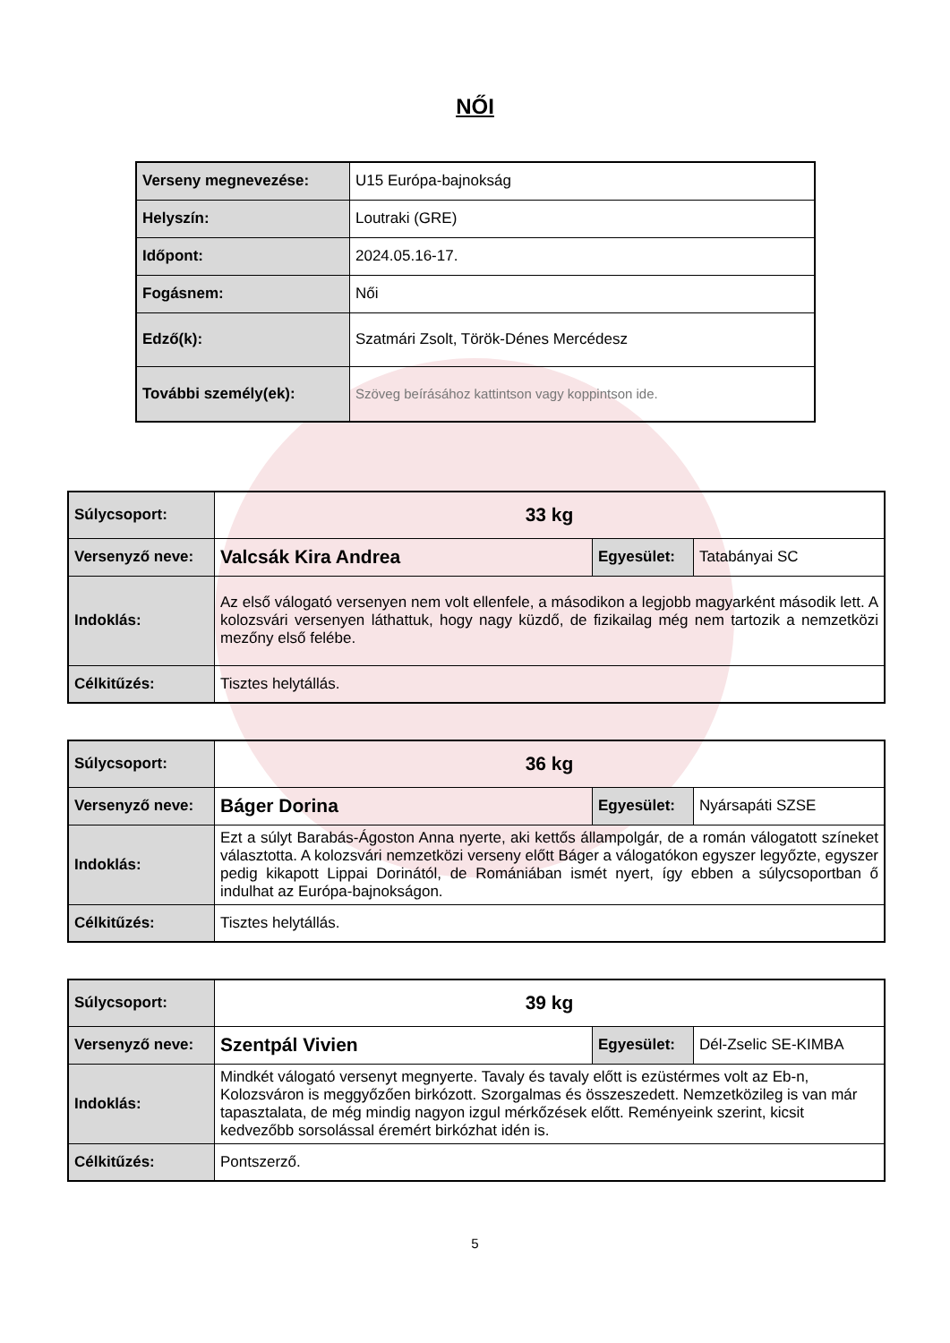NŐI
| Verseny megnevezése: | U15 Európa-bajnokság |
| Helyszín: | Loutraki (GRE) |
| Időpont: | 2024.05.16-17. |
| Fogásnem: | Női |
| Edző(k): | Szatmári Zsolt, Török-Dénes Mercédesz |
| További személy(ek): | Szöveg beírásához kattintson vagy koppintson ide. |
| Súlycsoport: | 33 kg | | |
| Versenyző neve: | Valcsák Kira Andrea | Egyesület: | Tatabányai SC |
| Indoklás: | Az első válogató versenyen nem volt ellenfele, a másodikon a legjobb magyarként második lett. A kolozsvári versenyen láthattuk, hogy nagy küzdő, de fizikailag még nem tartozik a nemzetközi mezőny első felébe. | | |
| Célkitűzés: | Tisztes helytállás. | | |
| Súlycsoport: | 36 kg | | |
| Versenyző neve: | Báger Dorina | Egyesület: | Nyársapáti SZSE |
| Indoklás: | Ezt a súlyt Barabás-Ágoston Anna nyerte, aki kettős állampolgár, de a román válogatott színeket választotta. A kolozsvári nemzetközi verseny előtt Báger a válogatókon egyszer legyőzte, egyszer pedig kikapott Lippai Dorinától, de Romániában ismét nyert, így ebben a súlycsoportban ő indulhat az Európa-bajnokságon. | | |
| Célkitűzés: | Tisztes helytállás. | | |
| Súlycsoport: | 39 kg | | |
| Versenyző neve: | Szentpál Vivien | Egyesület: | Dél-Zselic SE-KIMBA |
| Indoklás: | Mindkét válogató versenyt megnyerte. Tavaly és tavaly előtt is ezüstérmes volt az Eb-n, Kolozsváron is meggyőzően birkózott. Szorgalmas és összeszedett. Nemzetközileg is van már tapasztalata, de még mindig nagyon izgul mérkőzések előtt. Reményeink szerint, kicsit kedvezőbb sorsolással éremért birkózhat idén is. | | |
| Célkitűzés: | Pontszerző. | | |
5